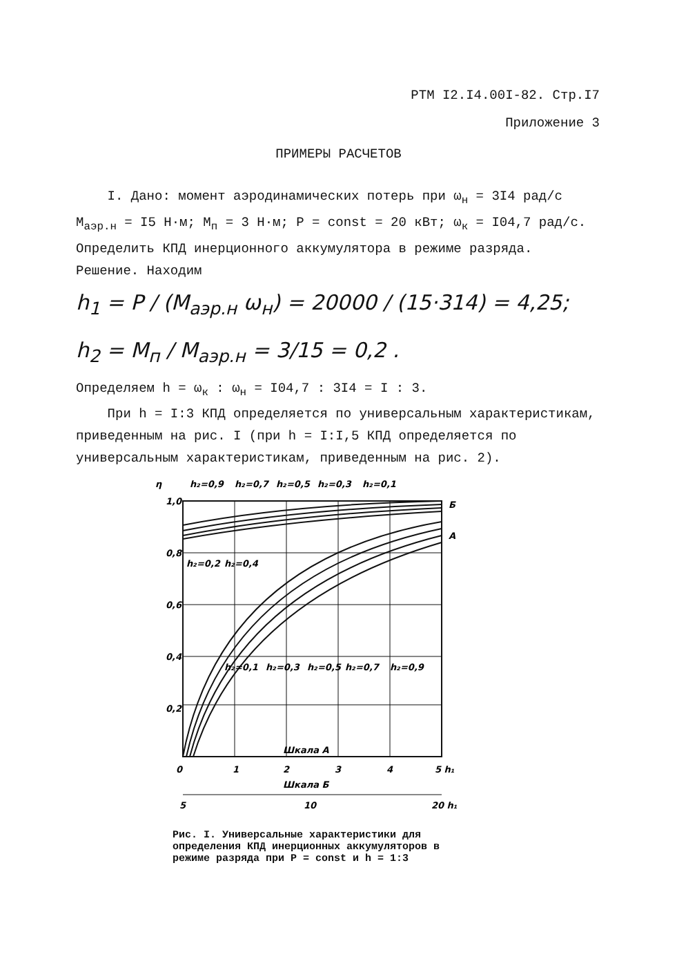РТМ I2.I4.00I-82. Стр.I7
Приложение 3
ПРИМЕРЫ РАСЧЕТОВ
I. Дано: момент аэродинамических потерь при ω<sub>н</sub> = 3I4 рад/с
M<sub>аэр.н</sub> = I5 Н·м; M<sub>п</sub> = 3 Н·м; P = const = 20 кВт; ω<sub>к</sub> = I04,7 рад/с.
Определить КПД инерционного аккумулятора в режиме разряда.
Решение. Находим
h<sub>1</sub> = P / (M<sub>аэр.н</sub> ω<sub>н</sub>) = 20000 / (15·314) = 4,25;
h<sub>2</sub> = M<sub>п</sub> / M<sub>аэр.н</sub> = 3/15 = 0,2 .
Определяем h = ω<sub>к</sub> : ω<sub>н</sub> = I04,7 : 3I4 = I : 3.
При h = I:3 КПД определяется по универсальным характеристикам, приведенным на рис. I (при h = I:I,5 КПД определяется по универсальным характеристикам, приведенным на рис. 2).
η
1,0
0,8
0,6
0,4
0,2
h₂=0,9
h₂=0,7
h₂=0,5
h₂=0,3
h₂=0,1
Б
А
h₂=0,2
h₂=0,4
h₂=0,1
h₂=0,3
h₂=0,5
h₂=0,7
h₂=0,9
Шкала А
0
1
2
3
4
5 h₁
Шкала Б
5
10
20 h₁
Рис. I. Универсальные характеристики для определения КПД инерционных аккумуляторов в режиме разряда при P = const и h = 1:3